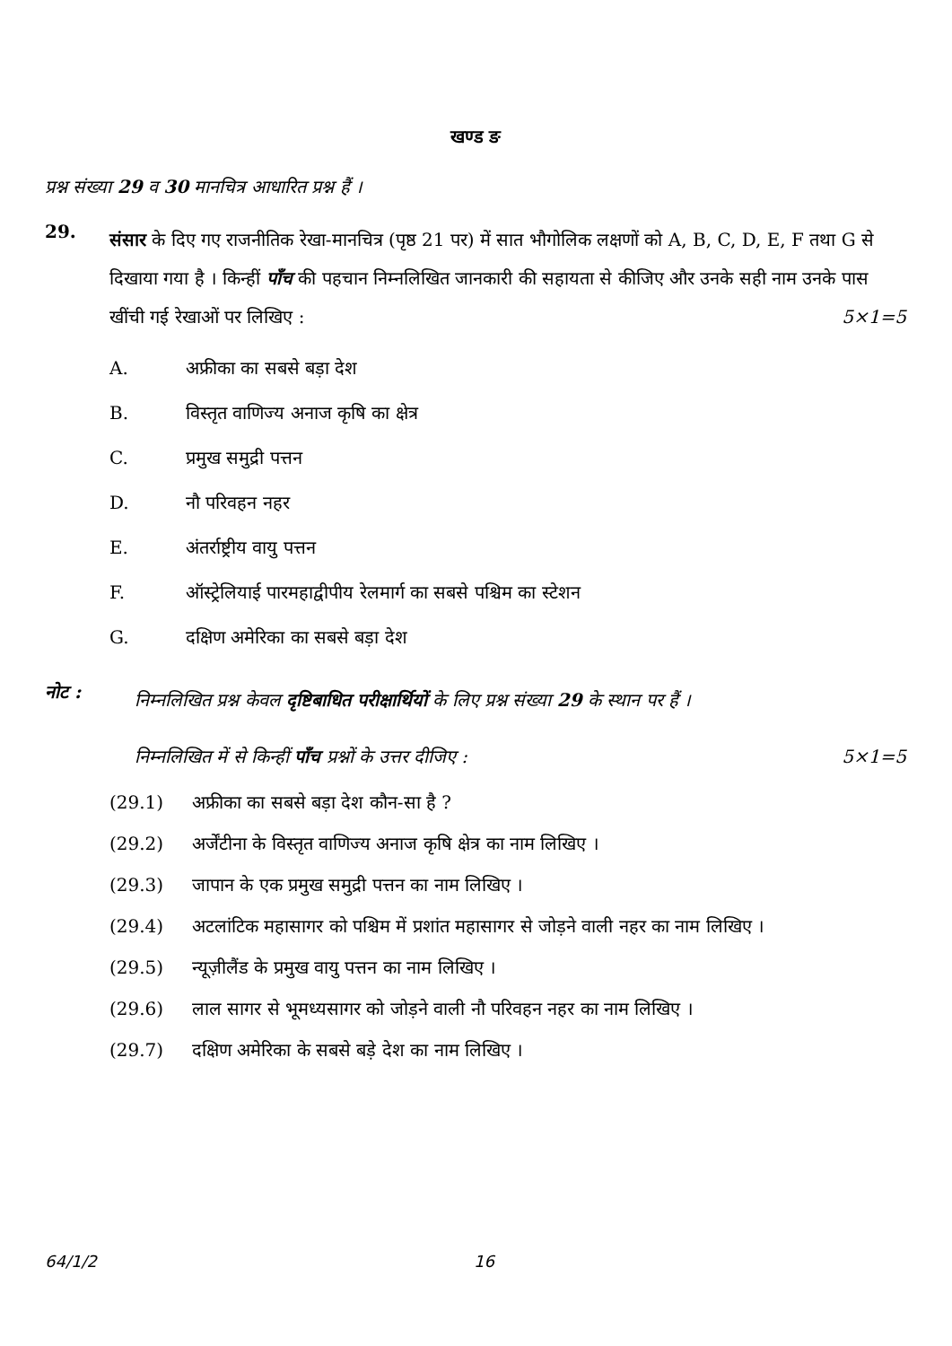खण्ड ङ
प्रश्न संख्या 29 व 30 मानचित्र आधारित प्रश्न हैं ।
29.
संसार के दिए गए राजनीतिक रेखा-मानचित्र (पृष्ठ 21 पर) में सात भौगोलिक लक्षणों को A, B, C, D, E, F तथा G से दिखाया गया है । किन्हीं पाँच की पहचान निम्नलिखित जानकारी की सहायता से कीजिए और उनके सही नाम उनके पास खींची गई रेखाओं पर लिखिए : 5×1=5
A. अफ्रीका का सबसे बड़ा देश
B. विस्तृत वाणिज्य अनाज कृषि का क्षेत्र
C. प्रमुख समुद्री पत्तन
D. नौ परिवहन नहर
E. अंतर्राष्ट्रीय वायु पत्तन
F. ऑस्ट्रेलियाई पारमहाद्वीपीय रेलमार्ग का सबसे पश्चिम का स्टेशन
G. दक्षिण अमेरिका का सबसे बड़ा देश
नोट :
निम्नलिखित प्रश्न केवल दृष्टिबाधित परीक्षार्थियों के लिए प्रश्न संख्या 29 के स्थान पर हैं ।
निम्नलिखित में से किन्हीं पाँच प्रश्नों के उत्तर दीजिए : 5×1=5
(29.1) अफ्रीका का सबसे बड़ा देश कौन-सा है ?
(29.2) अर्जेंटीना के विस्तृत वाणिज्य अनाज कृषि क्षेत्र का नाम लिखिए ।
(29.3) जापान के एक प्रमुख समुद्री पत्तन का नाम लिखिए ।
(29.4) अटलांटिक महासागर को पश्चिम में प्रशांत महासागर से जोड़ने वाली नहर का नाम लिखिए ।
(29.5) न्यूज़ीलैंड के प्रमुख वायु पत्तन का नाम लिखिए ।
(29.6) लाल सागर से भूमध्यसागर को जोड़ने वाली नौ परिवहन नहर का नाम लिखिए ।
(29.7) दक्षिण अमेरिका के सबसे बड़े देश का नाम लिखिए ।
64/1/2 16